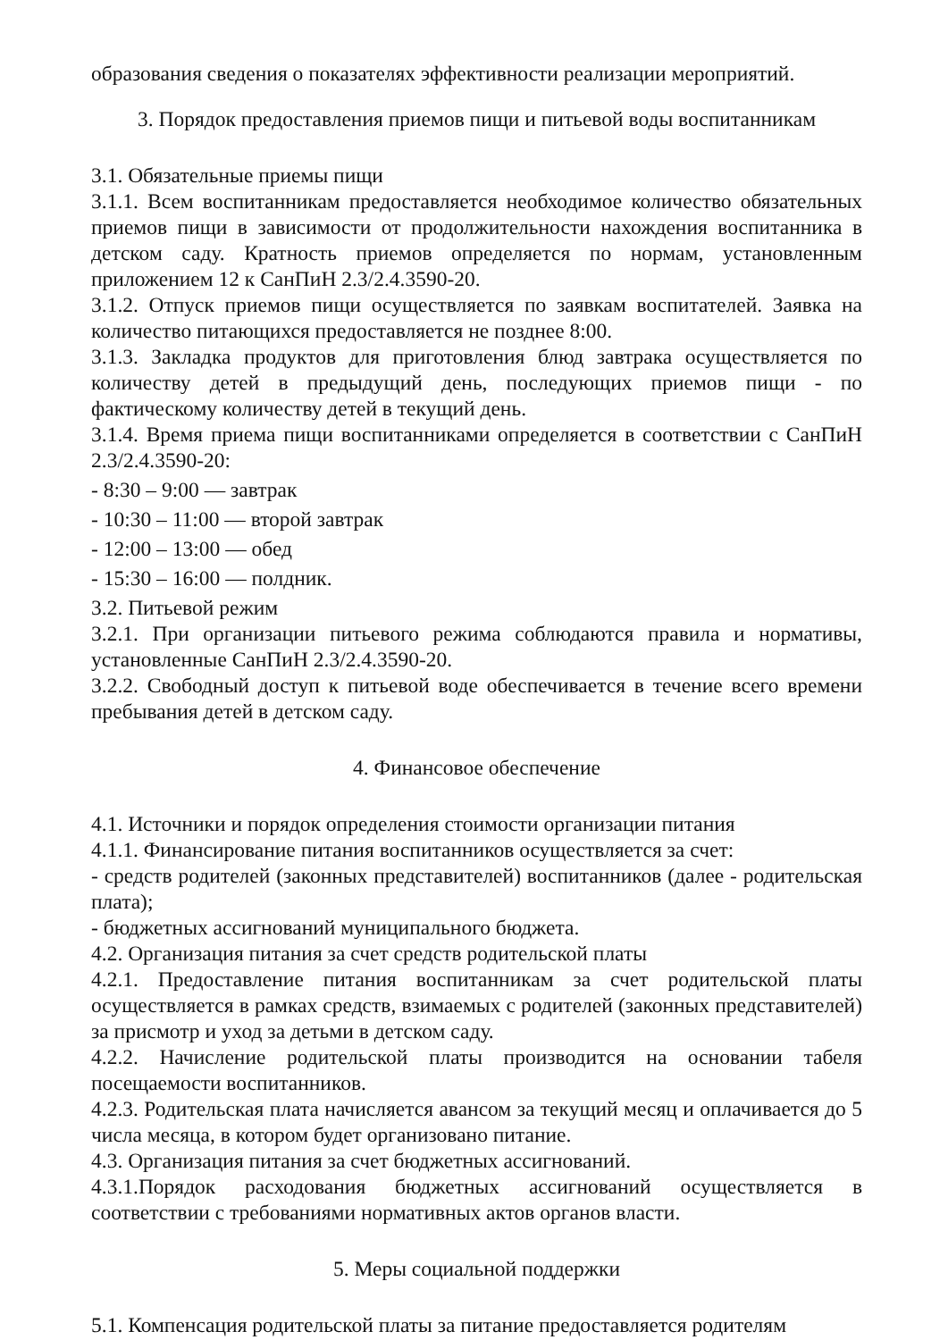образования сведения о показателях эффективности реализации мероприятий.
3. Порядок предоставления приемов пищи и питьевой воды воспитанникам
3.1. Обязательные приемы пищи
3.1.1. Всем воспитанникам предоставляется необходимое количество обязательных приемов пищи в зависимости от продолжительности нахождения воспитанника в детском саду. Кратность приемов определяется по нормам, установленным приложением 12 к СанПиН 2.3/2.4.3590-20.
3.1.2. Отпуск приемов пищи осуществляется по заявкам воспитателей. Заявка на количество питающихся предоставляется не позднее 8:00.
3.1.3. Закладка продуктов для приготовления блюд завтрака осуществляется по количеству детей в предыдущий день, последующих приемов пищи - по фактическому количеству детей в текущий день.
3.1.4. Время приема пищи воспитанниками определяется в соответствии с СанПиН 2.3/2.4.3590-20:
- 8:30 – 9:00 — завтрак
- 10:30 – 11:00 — второй завтрак
- 12:00 – 13:00 — обед
- 15:30 – 16:00 — полдник.
3.2. Питьевой режим
3.2.1. При организации питьевого режима соблюдаются правила и нормативы, установленные СанПиН 2.3/2.4.3590-20.
3.2.2. Свободный доступ к питьевой воде обеспечивается в течение всего времени пребывания детей в детском саду.
4. Финансовое обеспечение
4.1. Источники и порядок определения стоимости организации питания
4.1.1. Финансирование питания воспитанников осуществляется за счет:
- средств родителей (законных представителей) воспитанников (далее - родительская плата);
- бюджетных ассигнований муниципального бюджета.
4.2. Организация питания за счет средств родительской платы
4.2.1. Предоставление питания воспитанникам за счет родительской платы осуществляется в рамках средств, взимаемых с родителей (законных представителей) за присмотр и уход за детьми в детском саду.
4.2.2. Начисление родительской платы производится на основании табеля посещаемости воспитанников.
4.2.3. Родительская плата начисляется авансом за текущий месяц и оплачивается до 5 числа месяца, в котором будет организовано питание.
4.3. Организация питания за счет бюджетных ассигнований.
4.3.1.Порядок расходования бюджетных ассигнований осуществляется в соответствии с требованиями нормативных актов органов власти.
5. Меры социальной поддержки
5.1. Компенсация родительской платы за питание предоставляется родителям